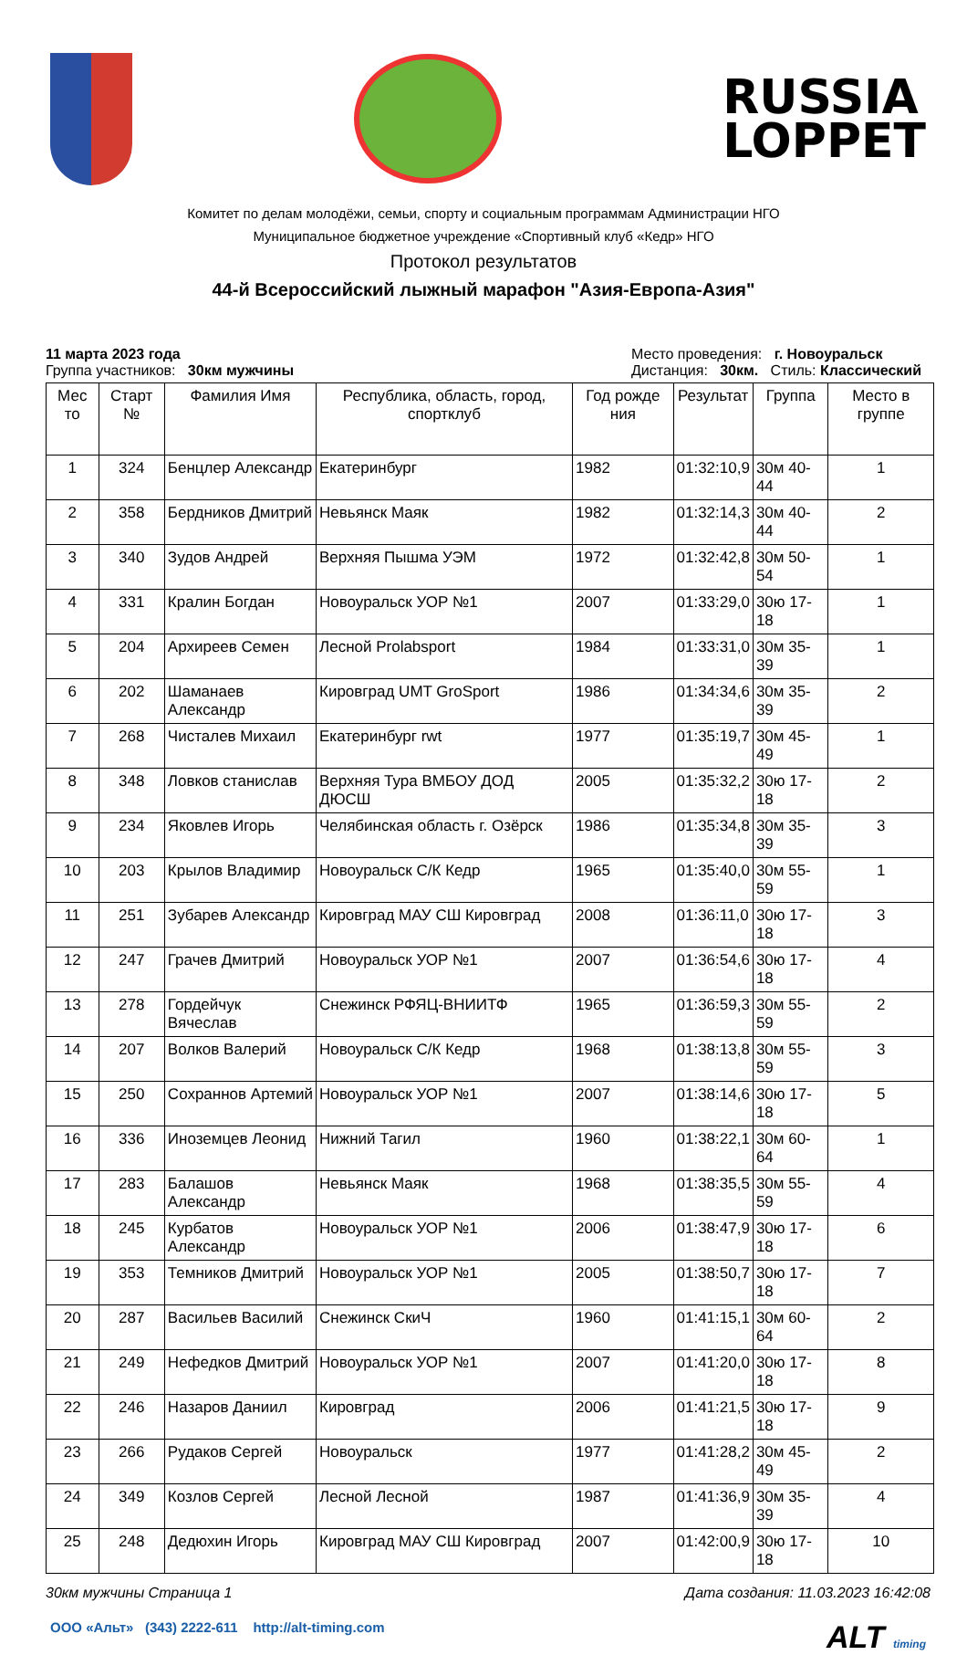RUSSIA
LOPPET
Комитет по делам молодёжи, семьи, спорту и социальным программам Администрации НГО
Муниципальное бюджетное учреждение «Спортивный клуб «Кедр» НГО
Протокол результатов
44-й Всероссийский лыжный марафон "Азия-Европа-Азия"
11 марта 2023 года
Группа участников: 30км мужчины
Место проведения: г. Новоуральск
Дистанция: 30км. Стиль: Классический
| Мес то | Старт № | Фамилия Имя | Республика, область, город, спортклуб | Год рожде ния | Результат | Группа | Место в группе |
| --- | --- | --- | --- | --- | --- | --- | --- |
| 1 | 324 | Бенцлер Александр | Екатеринбург | 1982 | 01:32:10,9 | 30м 40-44 | 1 |
| 2 | 358 | Бердников Дмитрий | Невьянск Маяк | 1982 | 01:32:14,3 | 30м 40-44 | 2 |
| 3 | 340 | Зудов Андрей | Верхняя Пышма УЭМ | 1972 | 01:32:42,8 | 30м 50-54 | 1 |
| 4 | 331 | Кралин Богдан | Новоуральск УОР №1 | 2007 | 01:33:29,0 | 30ю 17-18 | 1 |
| 5 | 204 | Архиреев Семен | Лесной Prolabsport | 1984 | 01:33:31,0 | 30м 35-39 | 1 |
| 6 | 202 | Шаманаев Александр | Кировград UMT GroSport | 1986 | 01:34:34,6 | 30м 35-39 | 2 |
| 7 | 268 | Чисталев Михаил | Екатеринбург rwt | 1977 | 01:35:19,7 | 30м 45-49 | 1 |
| 8 | 348 | Ловков станислав | Верхняя Тура ВМБОУ ДОД ДЮСШ | 2005 | 01:35:32,2 | 30ю 17-18 | 2 |
| 9 | 234 | Яковлев Игорь | Челябинская область г. Озёрск | 1986 | 01:35:34,8 | 30м 35-39 | 3 |
| 10 | 203 | Крылов Владимир | Новоуральск С/К Кедр | 1965 | 01:35:40,0 | 30м 55-59 | 1 |
| 11 | 251 | Зубарев Александр | Кировград МАУ СШ Кировград | 2008 | 01:36:11,0 | 30ю 17-18 | 3 |
| 12 | 247 | Грачев Дмитрий | Новоуральск УОР №1 | 2007 | 01:36:54,6 | 30ю 17-18 | 4 |
| 13 | 278 | Гордейчук Вячеслав | Снежинск РФЯЦ-ВНИИТФ | 1965 | 01:36:59,3 | 30м 55-59 | 2 |
| 14 | 207 | Волков Валерий | Новоуральск С/К Кедр | 1968 | 01:38:13,8 | 30м 55-59 | 3 |
| 15 | 250 | Сохраннов Артемий | Новоуральск УОР №1 | 2007 | 01:38:14,6 | 30ю 17-18 | 5 |
| 16 | 336 | Иноземцев Леонид | Нижний Тагил | 1960 | 01:38:22,1 | 30м 60-64 | 1 |
| 17 | 283 | Балашов Александр | Невьянск Маяк | 1968 | 01:38:35,5 | 30м 55-59 | 4 |
| 18 | 245 | Курбатов Александр | Новоуральск УОР №1 | 2006 | 01:38:47,9 | 30ю 17-18 | 6 |
| 19 | 353 | Темников Дмитрий | Новоуральск УОР №1 | 2005 | 01:38:50,7 | 30ю 17-18 | 7 |
| 20 | 287 | Васильев Василий | Снежинск СкиЧ | 1960 | 01:41:15,1 | 30м 60-64 | 2 |
| 21 | 249 | Нефедков Дмитрий | Новоуральск УОР №1 | 2007 | 01:41:20,0 | 30ю 17-18 | 8 |
| 22 | 246 | Назаров Даниил | Кировград | 2006 | 01:41:21,5 | 30ю 17-18 | 9 |
| 23 | 266 | Рудаков Сергей | Новоуральск | 1977 | 01:41:28,2 | 30м 45-49 | 2 |
| 24 | 349 | Козлов Сергей | Лесной Лесной | 1987 | 01:41:36,9 | 30м 35-39 | 4 |
| 25 | 248 | Дедюхин Игорь | Кировград МАУ СШ Кировград | 2007 | 01:42:00,9 | 30ю 17-18 | 10 |
30км мужчины Страница 1 Дата создания: 11.03.2023 16:42:08
ООО «Альт» (343) 2222-611 http://alt-timing.com ALT timing